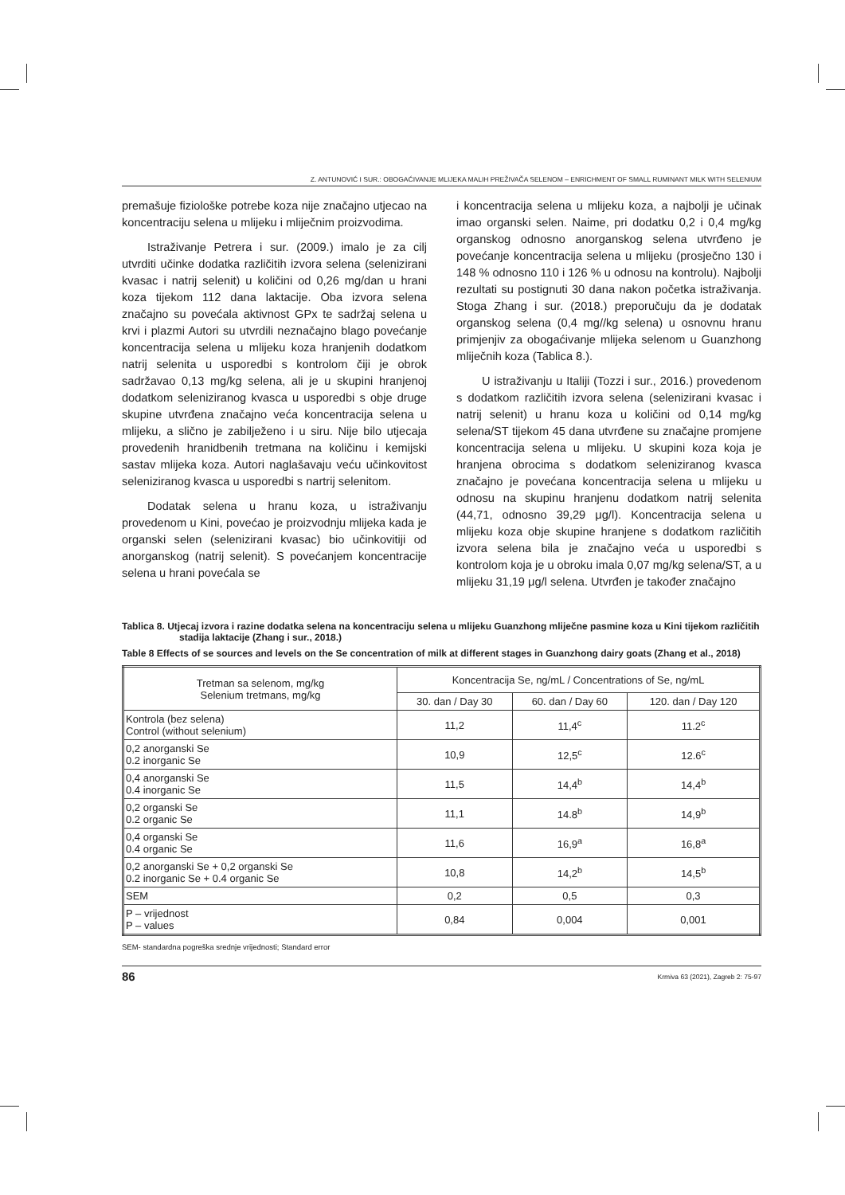Z. ANTUNOVIĆ I SUR.: OBOGAĆIVANJE MLIJEKA MALIH PREŽIVAČA SELENOM – ENRICHMENT OF SMALL RUMINANT MILK WITH SELENIUM
premašuje fiziološke potrebe koza nije značajno utjecao na koncentraciju selena u mlijeku i mliječnim proizvodima.
Istraživanje Petrera i sur. (2009.) imalo je za cilj utvrditi učinke dodatka različitih izvora selena (selenizirani kvasac i natrij selenit) u količini od 0,26 mg/dan u hrani koza tijekom 112 dana laktacije. Oba izvora selena značajno su povećala aktivnost GPx te sadržaj selena u krvi i plazmi Autori su utvrdili neznačajno blago povećanje koncentracija selena u mlijeku koza hranjenih dodatkom natrij selenita u usporedbi s kontrolom čiji je obrok sadržavao 0,13 mg/kg selena, ali je u skupini hranjenoj dodatkom seleniziranog kvasca u usporedbi s obje druge skupine utvrđena značajno veća koncentracija selena u mlijeku, a slično je zabilježeno i u siru. Nije bilo utjecaja provedenih hranidbenih tretmana na količinu i kemijski sastav mlijeka koza. Autori naglašavaju veću učinkovitost seleniziranog kvasca u usporedbi s nartrij selenitom.
Dodatak selena u hranu koza, u istraživanju provedenom u Kini, povećao je proizvodnju mlijeka kada je organski selen (selenizirani kvasac) bio učinkovitiji od anorganskog (natrij selenit). S povećanjem koncentracije selena u hrani povećala se
i koncentracija selena u mlijeku koza, a najbolji je učinak imao organski selen. Naime, pri dodatku 0,2 i 0,4 mg/kg organskog odnosno anorganskog selena utvrđeno je povećanje koncentracija selena u mlijeku (prosječno 130 i 148 % odnosno 110 i 126 % u odnosu na kontrolu). Najbolji rezultati su postignuti 30 dana nakon početka istraživanja. Stoga Zhang i sur. (2018.) preporučuju da je dodatak organskog selena (0,4 mg//kg selena) u osnovnu hranu primjenjiv za obogaćivanje mlijeka selenom u Guanzhong mliječnih koza (Tablica 8.).
U istraživanju u Italiji (Tozzi i sur., 2016.) provedenom s dodatkom različitih izvora selena (selenizirani kvasac i natrij selenit) u hranu koza u količini od 0,14 mg/kg selena/ST tijekom 45 dana utvrđene su značajne promjene koncentracija selena u mlijeku. U skupini koza koja je hranjena obrocima s dodatkom seleniziranog kvasca značajno je povećana koncentracija selena u mlijeku u odnosu na skupinu hranjenu dodatkom natrij selenita (44,71, odnosno 39,29 μg/l). Koncentracija selena u mlijeku koza obje skupine hranjene s dodatkom različitih izvora selena bila je značajno veća u usporedbi s kontrolom koja je u obroku imala 0,07 mg/kg selena/ST, a u mlijeku 31,19 μg/l selena. Utvrđen je također značajno
Tablica 8. Utjecaj izvora i razine dodatka selena na koncentraciju selena u mlijeku Guanzhong mliječne pasmine koza u Kini tijekom različitih stadija laktacije (Zhang i sur., 2018.)
Table 8 Effects of se sources and levels on the Se concentration of milk at different stages in Guanzhong dairy goats (Zhang et al., 2018)
| Tretman sa selenom, mg/kg Selenium tretmans, mg/kg | Koncentracija Se, ng/mL / Concentrations of Se, ng/mL | | |
| --- | --- | --- | --- |
| | 30. dan / Day 30 | 60. dan / Day 60 | 120. dan / Day 120 |
| Kontrola (bez selena) Control (without selenium) | 11,2 | 11,4<sup>c</sup> | 11.2<sup>c</sup> |
| 0,2 anorganski Se 0.2 inorganic Se | 10,9 | 12,5<sup>c</sup> | 12.6<sup>c</sup> |
| 0,4 anorganski Se 0.4 inorganic Se | 11,5 | 14,4<sup>b</sup> | 14,4<sup>b</sup> |
| 0,2 organski Se 0.2 organic Se | 11,1 | 14.8<sup>b</sup> | 14,9<sup>b</sup> |
| 0,4 organski Se 0.4 organic Se | 11,6 | 16,9<sup>a</sup> | 16,8<sup>a</sup> |
| 0,2 anorganski Se + 0,2 organski Se 0.2 inorganic Se + 0.4 organic Se | 10,8 | 14,2<sup>b</sup> | 14,5<sup>b</sup> |
| SEM | 0,2 | 0,5 | 0,3 |
| P – vrijednost P – values | 0,84 | 0,004 | 0,001 |
SEM- standardna pogreška srednje vrijednosti; Standard error
86 Krmiva 63 (2021), Zagreb 2: 75-97